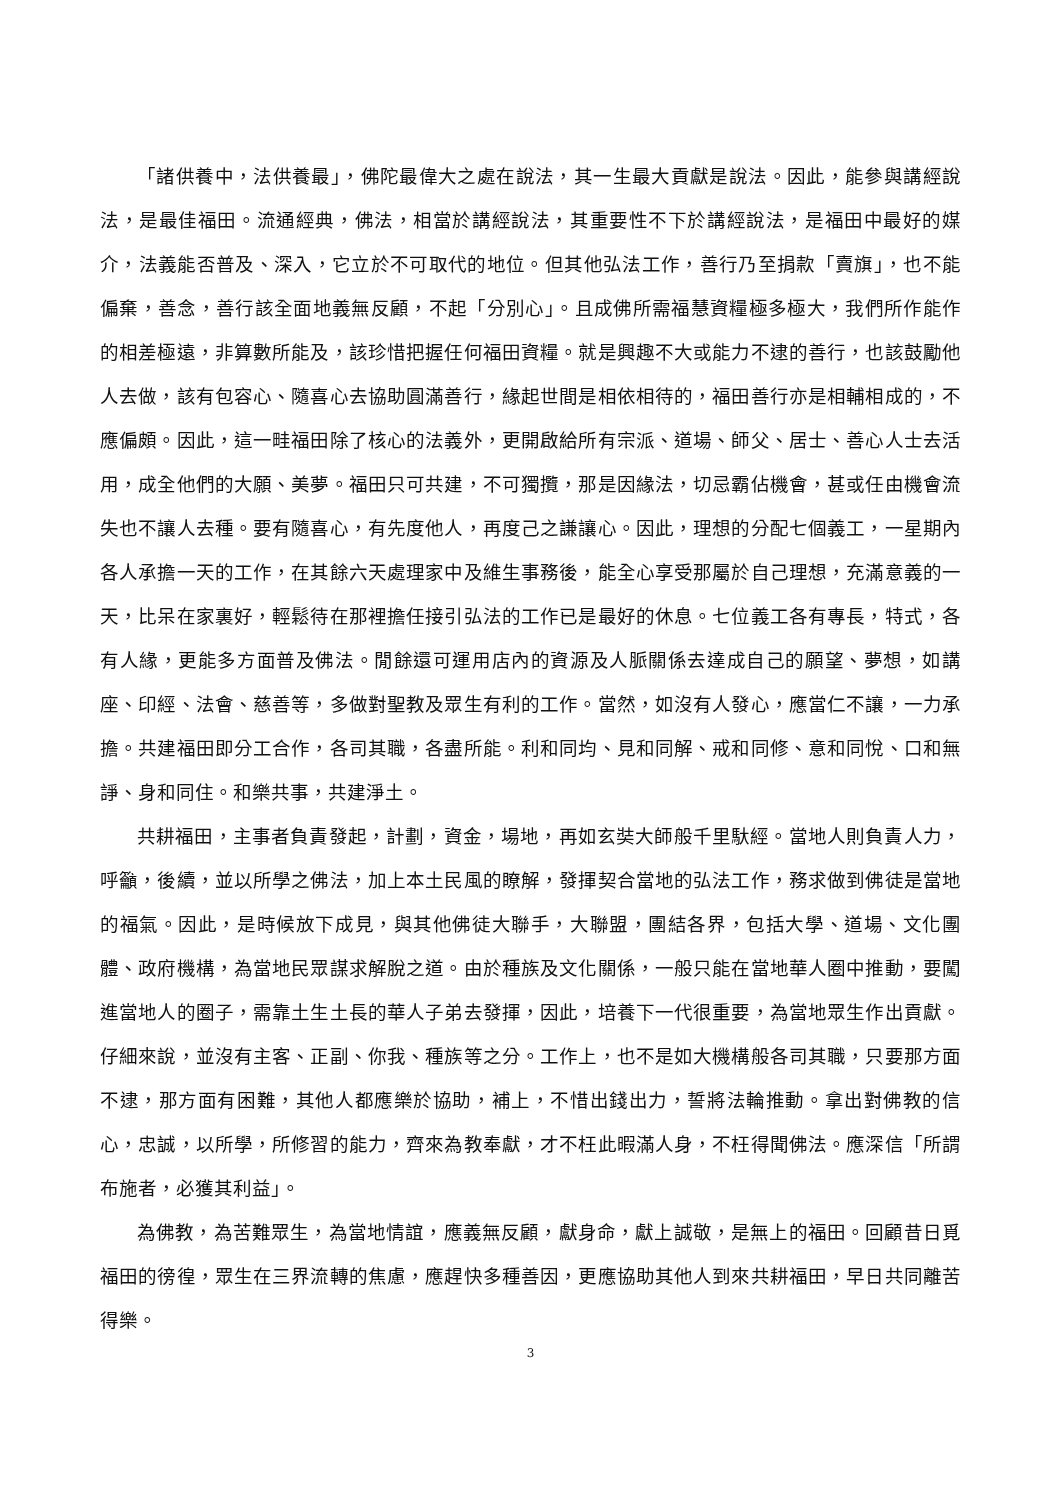「諸供養中，法供養最」，佛陀最偉大之處在說法，其一生最大貢獻是說法。因此，能參與講經說法，是最佳福田。流通經典，佛法，相當於講經說法，其重要性不下於講經說法，是福田中最好的媒介，法義能否普及、深入，它立於不可取代的地位。但其他弘法工作，善行乃至捐款「賣旗」，也不能偏棄，善念，善行該全面地義無反顧，不起「分別心」。且成佛所需福慧資糧極多極大，我們所作能作的相差極遠，非算數所能及，該珍惜把握任何福田資糧。就是興趣不大或能力不逮的善行，也該鼓勵他人去做，該有包容心、隨喜心去協助圓滿善行，緣起世間是相依相待的，福田善行亦是相輔相成的，不應偏頗。因此，這一畦福田除了核心的法義外，更開啟給所有宗派、道場、師父、居士、善心人士去活用，成全他們的大願、美夢。福田只可共建，不可獨攬，那是因緣法，切忌霸佔機會，甚或任由機會流失也不讓人去種。要有隨喜心，有先度他人，再度己之謙讓心。因此，理想的分配七個義工，一星期內各人承擔一天的工作，在其餘六天處理家中及維生事務後，能全心享受那屬於自己理想，充滿意義的一天，比呆在家裏好，輕鬆待在那裡擔任接引弘法的工作已是最好的休息。七位義工各有專長，特式，各有人緣，更能多方面普及佛法。閒餘還可運用店內的資源及人脈關係去達成自己的願望、夢想，如講座、印經、法會、慈善等，多做對聖教及眾生有利的工作。當然，如沒有人發心，應當仁不讓，一力承擔。共建福田即分工合作，各司其職，各盡所能。利和同均、見和同解、戒和同修、意和同悅、口和無諍、身和同住。和樂共事，共建淨土。
共耕福田，主事者負責發起，計劃，資金，場地，再如玄奘大師般千里馱經。當地人則負責人力，呼籲，後續，並以所學之佛法，加上本土民風的瞭解，發揮契合當地的弘法工作，務求做到佛徒是當地的福氣。因此，是時候放下成見，與其他佛徒大聯手，大聯盟，團結各界，包括大學、道場、文化團體、政府機構，為當地民眾謀求解脫之道。由於種族及文化關係，一般只能在當地華人圈中推動，要闖進當地人的圈子，需靠土生土長的華人子弟去發揮，因此，培養下一代很重要，為當地眾生作出貢獻。仔細來說，並沒有主客、正副、你我、種族等之分。工作上，也不是如大機構般各司其職，只要那方面不逮，那方面有困難，其他人都應樂於協助，補上，不惜出錢出力，誓將法輪推動。拿出對佛教的信心，忠誠，以所學，所修習的能力，齊來為教奉獻，才不枉此暇滿人身，不枉得聞佛法。應深信「所謂布施者，必獲其利益」。
為佛教，為苦難眾生，為當地情誼，應義無反顧，獻身命，獻上誠敬，是無上的福田。回顧昔日覓福田的徬徨，眾生在三界流轉的焦慮，應趕快多種善因，更應協助其他人到來共耕福田，早日共同離苦得樂。
3